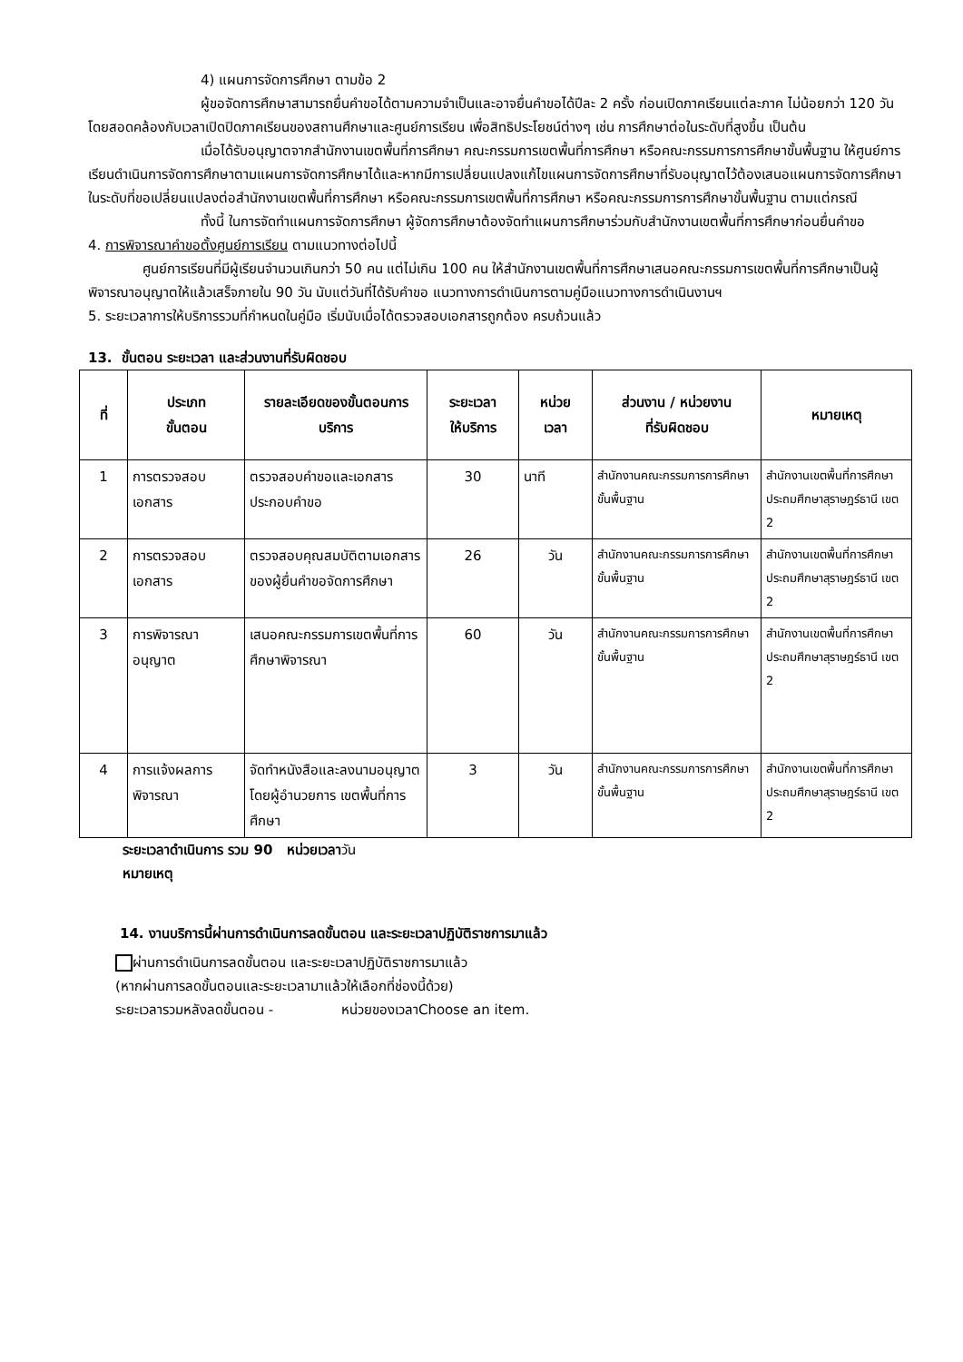4) แผนการจัดการศึกษา ตามข้อ 2
ผู้ขอจัดการศึกษาสามารถยื่นคำขอได้ตามความจำเป็นและอาจยื่นคำขอได้ปีละ 2 ครั้ง ก่อนเปิดภาคเรียนแต่ละภาค ไม่น้อยกว่า 120 วัน โดยสอดคล้องกับเวลาเปิดปิดภาคเรียนของสถานศึกษาและศูนย์การเรียน เพื่อสิทธิประโยชน์ต่างๆ เช่น การศึกษาต่อในระดับที่สูงขึ้น เป็นต้น
เมื่อได้รับอนุญาตจากสำนักงานเขตพื้นที่การศึกษา คณะกรรมการเขตพื้นที่การศึกษา หรือคณะกรรมการการศึกษาขั้นพื้นฐาน ให้ศูนย์การเรียนดำเนินการจัดการศึกษาตามแผนการจัดการศึกษาได้และหากมีการเปลี่ยนแปลงแก้ไขแผนการจัดการศึกษาที่รับอนุญาตไว้ต้องเสนอแผนการจัดการศึกษาในระดับที่ขอเปลี่ยนแปลงต่อสำนักงานเขตพื้นที่การศึกษา หรือคณะกรรมการเขตพื้นที่การศึกษา หรือคณะกรรมการการศึกษาขั้นพื้นฐาน ตามแต่กรณี
ทั้งนี้ ในการจัดทำแผนการจัดการศึกษา ผู้จัดการศึกษาต้องจัดทำแผนการศึกษาร่วมกับสำนักงานเขตพื้นที่การศึกษาก่อนยื่นคำขอ
4. การพิจารณาคำขอตั้งศูนย์การเรียน ตามแนวทางต่อไปนี้
ศูนย์การเรียนที่มีผู้เรียนจำนวนเกินกว่า 50 คน แต่ไม่เกิน 100 คน ให้สำนักงานเขตพื้นที่การศึกษาเสนอคณะกรรมการเขตพื้นที่การศึกษาเป็นผู้พิจารณาอนุญาตให้แล้วเสร็จภายใน 90 วัน นับแต่วันที่ได้รับคำขอ แนวทางการดำเนินการตามคู่มือแนวทางการดำเนินงานฯ
5. ระยะเวลาการให้บริการรวมที่กำหนดในคู่มือ เริ่มนับเมื่อได้ตรวจสอบเอกสารถูกต้อง ครบถ้วนแล้ว
13. ขั้นตอน ระยะเวลา และส่วนงานที่รับผิดชอบ
| ที่ | ประเภท ขั้นตอน | รายละเอียดของขั้นตอนการบริการ | ระยะเวลา ให้บริการ | หน่วย เวลา | ส่วนงาน / หน่วยงาน ที่รับผิดชอบ | หมายเหตุ |
| --- | --- | --- | --- | --- | --- | --- |
| 1 | การตรวจสอบเอกสาร | ตรวจสอบคำขอและเอกสารประกอบคำขอ | 30 | นาที | สำนักงานคณะกรรมการการศึกษาขั้นพื้นฐาน | สำนักงานเขตพื้นที่การศึกษา ประถมศึกษาสุราษฎร์ธานี เขต 2 |
| 2 | การตรวจสอบเอกสาร | ตรวจสอบคุณสมบัติตามเอกสารของผู้ยื่นคำขอจัดการศึกษา | 26 | วัน | สำนักงานคณะกรรมการการศึกษาขั้นพื้นฐาน | สำนักงานเขตพื้นที่การศึกษา ประถมศึกษาสุราษฎร์ธานี เขต 2 |
| 3 | การพิจารณาอนุญาต | เสนอคณะกรรมการเขตพื้นที่การศึกษาพิจารณา | 60 | วัน | สำนักงานคณะกรรมการการศึกษาขั้นพื้นฐาน | สำนักงานเขตพื้นที่การศึกษา ประถมศึกษาสุราษฎร์ธานี เขต 2 |
| 4 | การแจ้งผลการพิจารณา | จัดทำหนังสือและลงนามอนุญาตโดยผู้อำนวยการ เขตพื้นที่การศึกษา | 3 | วัน | สำนักงานคณะกรรมการการศึกษาขั้นพื้นฐาน | สำนักงานเขตพื้นที่การศึกษา ประถมศึกษาสุราษฎร์ธานี เขต 2 |
ระยะเวลาดำเนินการ รวม 90 หน่วยเวลาวัน
หมายเหตุ
14. งานบริการนี้ผ่านการดำเนินการลดขั้นตอน และระยะเวลาปฏิบัติราชการมาแล้ว
ผ่านการดำเนินการลดขั้นตอน และระยะเวลาปฏิบัติราชการมาแล้ว
(หากผ่านการลดขั้นตอนและระยะเวลามาแล้วให้เลือกที่ช่องนี้ด้วย)
ระยะเวลารวมหลังลดขั้นตอน - หน่วยของเวลาChoose an item.